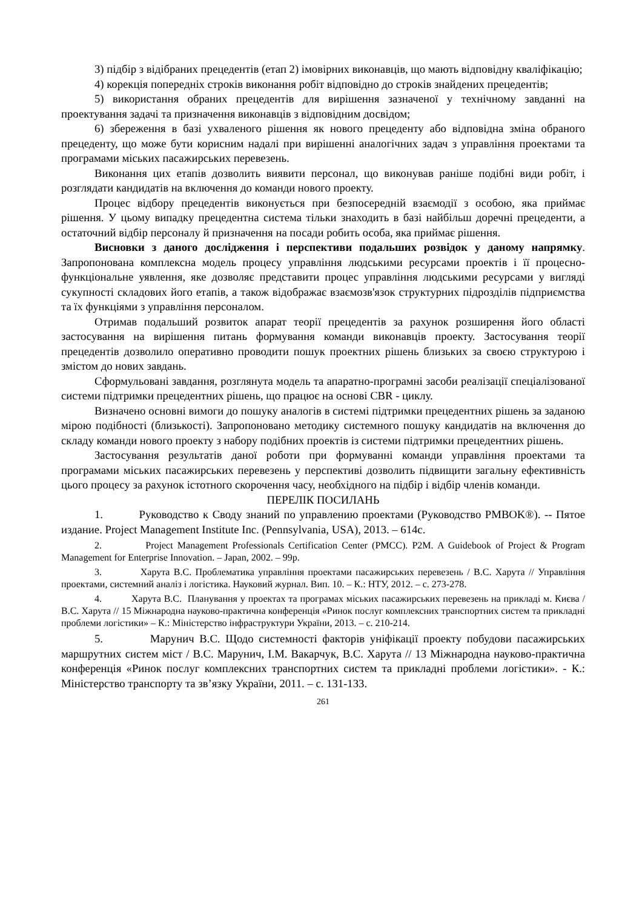3) підбір з відібраних прецедентів (етап 2) імовірних виконавців, що мають відповідну кваліфікацію;
4) корекція попередніх строків виконання робіт відповідно до строків знайдених прецедентів;
5) використання обраних прецедентів для вирішення зазначеної у технічному завданні на проектування задачі та призначення виконавців з відповідним досвідом;
6) збереження в базі ухваленого рішення як нового прецеденту або відповідна зміна обраного прецеденту, що може бути корисним надалі при вирішенні аналогічних задач з управління проектами та програмами міських пасажирських перевезень.
Виконання цих етапів дозволить виявити персонал, що виконував раніше подібні види робіт, і розглядати кандидатів на включення до команди нового проекту.
Процес відбору прецедентів виконується при безпосередній взаємодії з особою, яка приймає рішення. У цьому випадку прецедентна система тільки знаходить в базі найбільш доречні прецеденти, а остаточний відбір персоналу й призначення на посади робить особа, яка приймає рішення.
Висновки з даного дослідження і перспективи подальших розвідок у даному напрямку. Запропонована комплексна модель процесу управління людськими ресурсами проектів і її процесно-функціональне уявлення, яке дозволяє представити процес управління людськими ресурсами у вигляді сукупності складових його етапів, а також відображає взаємозв'язок структурних підрозділів підприємства та їх функціями з управління персоналом.
Отримав подальший розвиток апарат теорії прецедентів за рахунок розширення його області застосування на вирішення питань формування команди виконавців проекту. Застосування теорії прецедентів дозволило оперативно проводити пошук проектних рішень близьких за своєю структурою і змістом до нових завдань.
Сформульовані завдання, розглянута модель та апаратно-програмні засоби реалізації спеціалізованої системи підтримки прецедентних рішень, що працює на основі CBR - циклу.
Визначено основні вимоги до пошуку аналогів в системі підтримки прецедентних рішень за заданою мірою подібності (близькості). Запропоновано методику системного пошуку кандидатів на включення до складу команди нового проекту з набору подібних проектів із системи підтримки прецедентних рішень.
Застосування результатів даної роботи при формуванні команди управління проектами та програмами міських пасажирських перевезень у перспективі дозволить підвищити загальну ефективність цього процесу за рахунок істотного скорочення часу, необхідного на підбір і відбір членів команди.
ПЕРЕЛІК ПОСИЛАНЬ
1. Руководство к Своду знаний по управлению проектами (Руководство PMBOK®). -- Пятое издание. Project Management Institute Inc. (Pennsylvania, USA), 2013. – 614с.
2. Project Management Professionals Certification Center (PMCC). P2M. A Guidebook of Project & Program Management for Enterprise Innovation. – Japan, 2002. – 99p.
3. Харута В.С. Проблематика управління проектами пасажирських перевезень / В.С. Харута // Управління проектами, системний аналіз і логістика. Науковий журнал. Вип. 10. – К.: НТУ, 2012. – с. 273-278.
4. Харута В.С. Планування у проектах та програмах міських пасажирських перевезень на прикладі м. Києва / В.С. Харута // 15 Міжнародна науково-практична конференція «Ринок послуг комплексних транспортних систем та прикладні проблеми логістики» – К.: Міністерство інфраструктури України, 2013. – с. 210-214.
5. Марунич В.С. Щодо системності факторів уніфікації проекту побудови пасажирських маршрутних систем міст / В.С. Марунич, І.М. Вакарчук, В.С. Харута // 13 Міжнародна науково-практична конференція «Ринок послуг комплексних транспортних систем та прикладні проблеми логістики». - К.: Міністерство транспорту та зв’язку України, 2011. – с. 131-133.
261